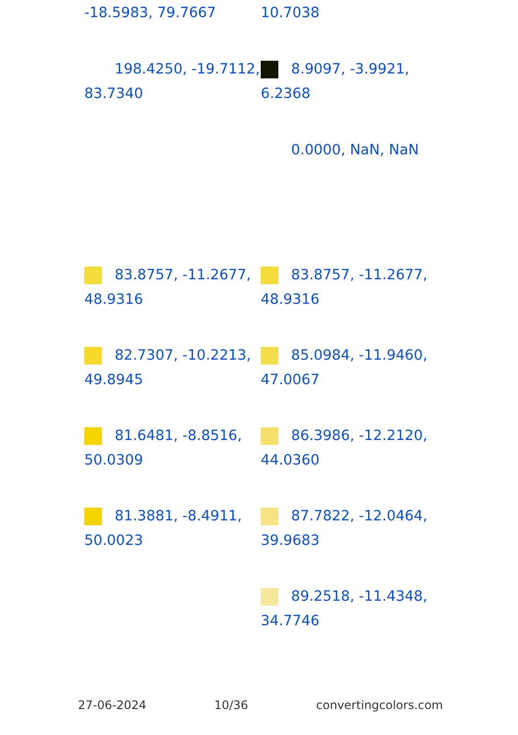-18.5983, 79.7667 10.7038
198.4250, -19.7112, 83.7340
8.9097, -3.9921, 6.2368
0.0000, NaN, NaN
83.8757, -11.2677, 48.9316
83.8757, -11.2677, 48.9316
82.7307, -10.2213, 49.8945
85.0984, -11.9460, 47.0067
81.6481, -8.8516, 50.0309
86.3986, -12.2120, 44.0360
81.3881, -8.4911, 50.0023
87.7822, -12.0464, 39.9683
89.2518, -11.4348, 34.7746
27-06-2024 10/36 convertingcolors.com